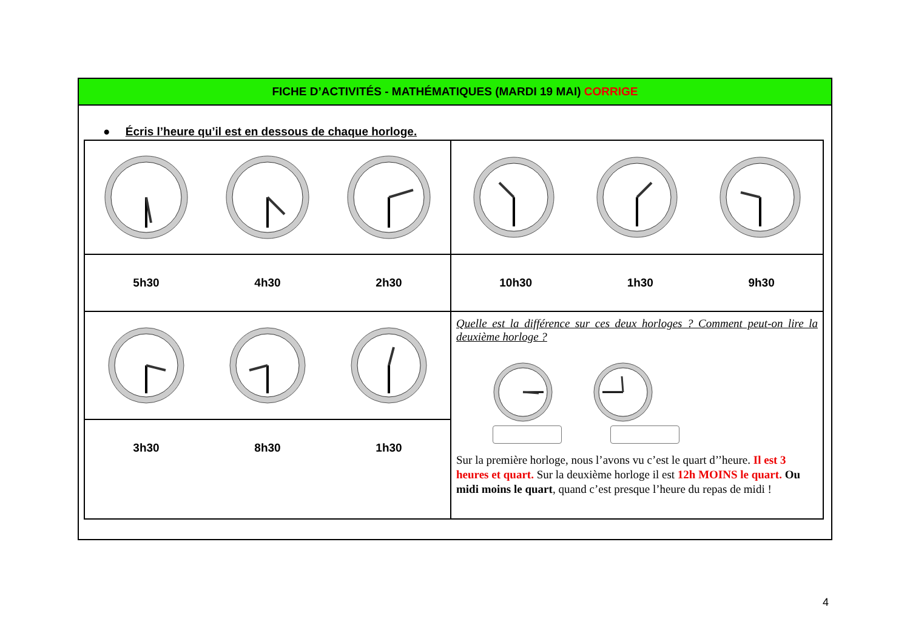FICHE D’ACTIVITÉS - MATHÉMATIQUES (MARDI 19 MAI) CORRIGE
● Écris l’heure qu’il est en dessous de chaque horloge.
| 5h30 4h30 2h30 | 10h30 1h30 9h30 |
| | Quelle est la différence sur ces deux horloges ? Comment peut-on lire la deuxième horloge ? Sur la première horloge, nous l’avons vu c’est le quart d’’heure. Il est 3 heures et quart. Sur la deuxième horloge il est 12h MOINS le quart. Ou midi moins le quart , quand c’est presque l’heure du repas de midi ! |
| 3h30 8h30 1h30 | |
4